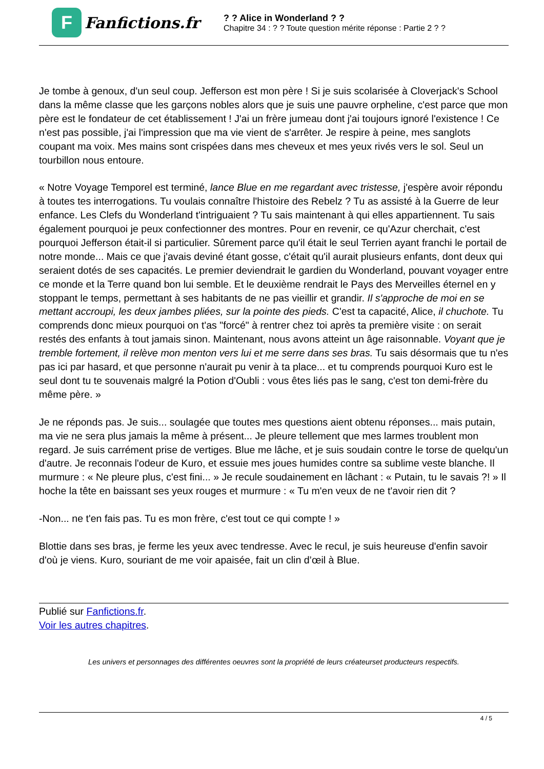F
Fanfictions.fr
? ? Alice in Wonderland ? ?
Chapitre 34 : ? ? Toute question mérite réponse : Partie 2 ? ?
Je tombe à genoux, d'un seul coup. Jefferson est mon père ! Si je suis scolarisée à Cloverjack's School dans la même classe que les garçons nobles alors que je suis une pauvre orpheline, c'est parce que mon père est le fondateur de cet établissement ! J'ai un frère jumeau dont j'ai toujours ignoré l'existence ! Ce n'est pas possible, j'ai l'impression que ma vie vient de s'arrêter. Je respire à peine, mes sanglots coupant ma voix. Mes mains sont crispées dans mes cheveux et mes yeux rivés vers le sol. Seul un tourbillon nous entoure.
« Notre Voyage Temporel est terminé, lance Blue en me regardant avec tristesse, j'espère avoir répondu à toutes tes interrogations. Tu voulais connaître l'histoire des Rebelz ? Tu as assisté à la Guerre de leur enfance. Les Clefs du Wonderland t'intriguaient ? Tu sais maintenant à qui elles appartiennent. Tu sais également pourquoi je peux confectionner des montres. Pour en revenir, ce qu'Azur cherchait, c'est pourquoi Jefferson était-il si particulier. Sûrement parce qu'il était le seul Terrien ayant franchi le portail de notre monde... Mais ce que j'avais deviné étant gosse, c'était qu'il aurait plusieurs enfants, dont deux qui seraient dotés de ses capacités. Le premier deviendrait le gardien du Wonderland, pouvant voyager entre ce monde et la Terre quand bon lui semble. Et le deuxième rendrait le Pays des Merveilles éternel en y stoppant le temps, permettant à ses habitants de ne pas vieillir et grandir. Il s'approche de moi en se mettant accroupi, les deux jambes pliées, sur la pointe des pieds. C'est ta capacité, Alice, il chuchote. Tu comprends donc mieux pourquoi on t'as "forcé" à rentrer chez toi après ta première visite : on serait restés des enfants à tout jamais sinon. Maintenant, nous avons atteint un âge raisonnable. Voyant que je tremble fortement, il relève mon menton vers lui et me serre dans ses bras. Tu sais désormais que tu n'es pas ici par hasard, et que personne n'aurait pu venir à ta place... et tu comprends pourquoi Kuro est le seul dont tu te souvenais malgré la Potion d'Oubli : vous êtes liés pas le sang, c'est ton demi-frère du même père. »
Je ne réponds pas. Je suis... soulagée que toutes mes questions aient obtenu réponses... mais putain, ma vie ne sera plus jamais la même à présent... Je pleure tellement que mes larmes troublent mon regard. Je suis carrément prise de vertiges. Blue me lâche, et je suis soudain contre le torse de quelqu'un d'autre. Je reconnais l'odeur de Kuro, et essuie mes joues humides contre sa sublime veste blanche. Il murmure : « Ne pleure plus, c'est fini... » Je recule soudainement en lâchant : « Putain, tu le savais ?! » Il hoche la tête en baissant ses yeux rouges et murmure : « Tu m'en veux de ne t'avoir rien dit ?
-Non... ne t'en fais pas. Tu es mon frère, c'est tout ce qui compte ! »
Blottie dans ses bras, je ferme les yeux avec tendresse. Avec le recul, je suis heureuse d'enfin savoir d'où je viens. Kuro, souriant de me voir apaisée, fait un clin d’œil à Blue.
Publié sur Fanfictions.fr.
Voir les autres chapitres.
Les univers et personnages des différentes oeuvres sont la propriété de leurs créateurset producteurs respectifs.
4 / 5